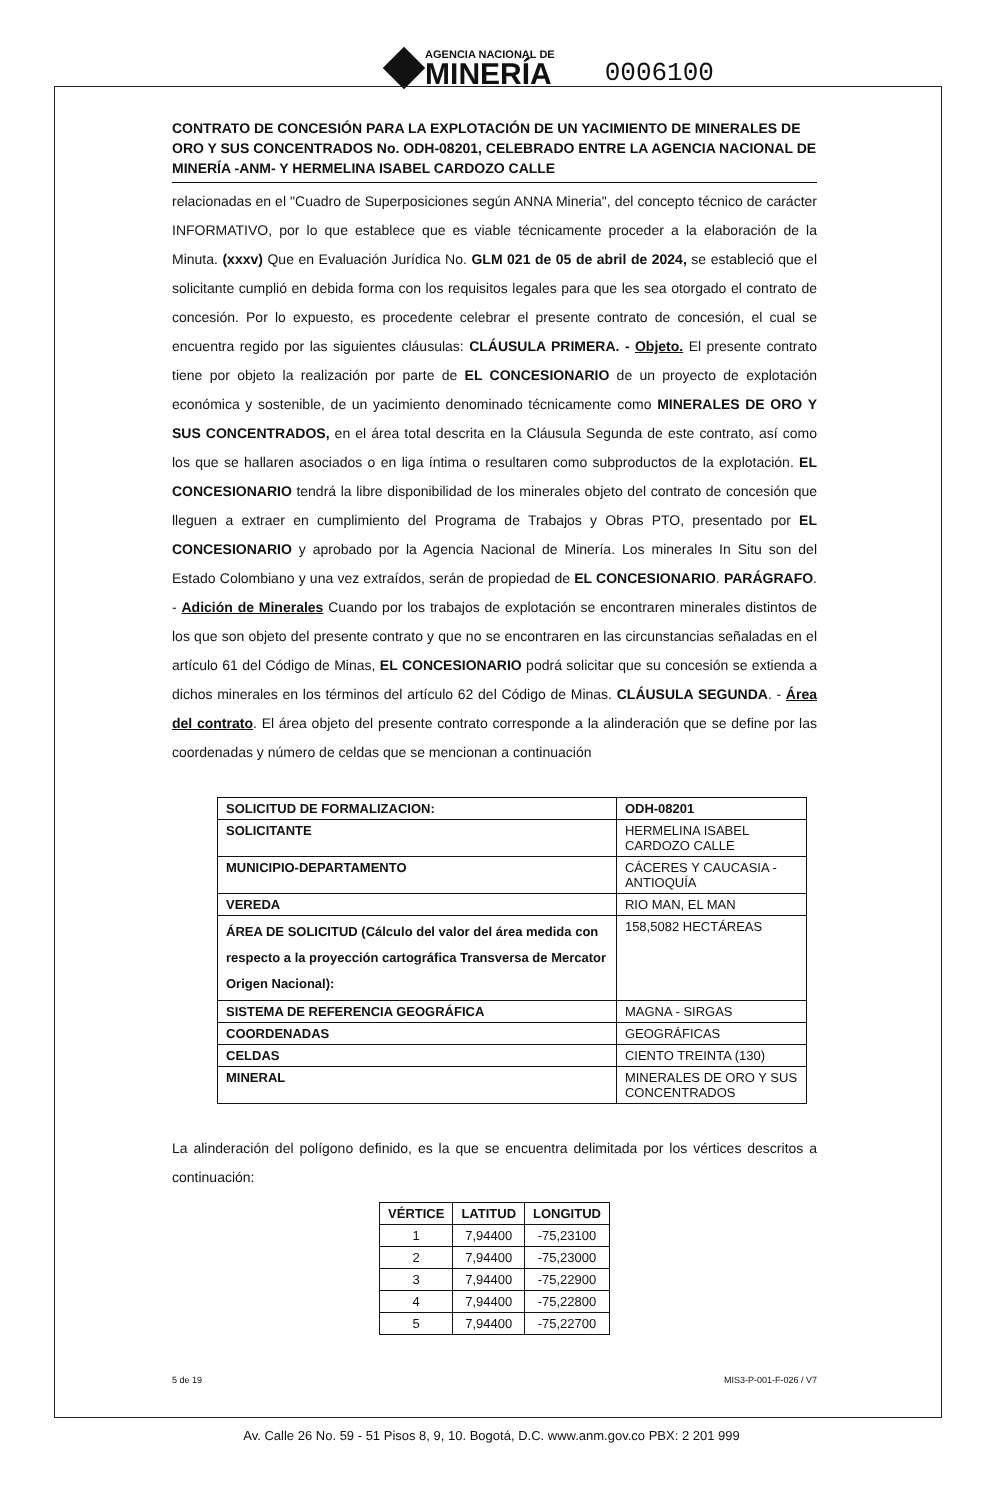AGENCIA NACIONAL DE
MINERÍA
0006100
CONTRATO DE CONCESIÓN PARA LA EXPLOTACIÓN DE UN YACIMIENTO DE MINERALES DE ORO Y SUS CONCENTRADOS No. ODH-08201, CELEBRADO ENTRE LA AGENCIA NACIONAL DE MINERÍA -ANM- Y HERMELINA ISABEL CARDOZO CALLE
relacionadas en el "Cuadro de Superposiciones según ANNA Mineria", del concepto técnico de carácter INFORMATIVO, por lo que establece que es viable técnicamente proceder a la elaboración de la Minuta. (xxxv) Que en Evaluación Jurídica No. GLM 021 de 05 de abril de 2024, se estableció que el solicitante cumplió en debida forma con los requisitos legales para que les sea otorgado el contrato de concesión. Por lo expuesto, es procedente celebrar el presente contrato de concesión, el cual se encuentra regido por las siguientes cláusulas: CLÁUSULA PRIMERA. - Objeto. El presente contrato tiene por objeto la realización por parte de EL CONCESIONARIO de un proyecto de explotación económica y sostenible, de un yacimiento denominado técnicamente como MINERALES DE ORO Y SUS CONCENTRADOS, en el área total descrita en la Cláusula Segunda de este contrato, así como los que se hallaren asociados o en liga íntima o resultaren como subproductos de la explotación. EL CONCESIONARIO tendrá la libre disponibilidad de los minerales objeto del contrato de concesión que lleguen a extraer en cumplimiento del Programa de Trabajos y Obras PTO, presentado por EL CONCESIONARIO y aprobado por la Agencia Nacional de Minería. Los minerales In Situ son del Estado Colombiano y una vez extraídos, serán de propiedad de EL CONCESIONARIO. PARÁGRAFO. - Adición de Minerales Cuando por los trabajos de explotación se encontraren minerales distintos de los que son objeto del presente contrato y que no se encontraren en las circunstancias señaladas en el artículo 61 del Código de Minas, EL CONCESIONARIO podrá solicitar que su concesión se extienda a dichos minerales en los términos del artículo 62 del Código de Minas. CLÁUSULA SEGUNDA. - Área del contrato. El área objeto del presente contrato corresponde a la alinderación que se define por las coordenadas y número de celdas que se mencionan a continuación
| SOLICITUD DE FORMALIZACION: | ODH-08201 |
| --- | --- |
| SOLICITANTE | HERMELINA ISABEL CARDOZO CALLE |
| MUNICIPIO-DEPARTAMENTO | CÁCERES Y CAUCASIA - ANTIOQUÍA |
| VEREDA | RIO MAN, EL MAN |
| ÁREA DE SOLICITUD (Cálculo del valor del área medida con respecto a la proyección cartográfica Transversa de Mercator Origen Nacional): | 158,5082 HECTÁREAS |
| SISTEMA DE REFERENCIA GEOGRÁFICA | MAGNA - SIRGAS |
| COORDENADAS | GEOGRÁFICAS |
| CELDAS | CIENTO TREINTA (130) |
| MINERAL | MINERALES DE ORO Y SUS CONCENTRADOS |
La alinderación del polígono definido, es la que se encuentra delimitada por los vértices descritos a continuación:
| VÉRTICE | LATITUD | LONGITUD |
| --- | --- | --- |
| 1 | 7,94400 | -75,23100 |
| 2 | 7,94400 | -75,23000 |
| 3 | 7,94400 | -75,22900 |
| 4 | 7,94400 | -75,22800 |
| 5 | 7,94400 | -75,22700 |
5 de 19 MIS3-P-001-F-026 / V7
Av. Calle 26 No. 59 - 51 Pisos 8, 9, 10. Bogotá, D.C. www.anm.gov.co PBX: 2 201 999